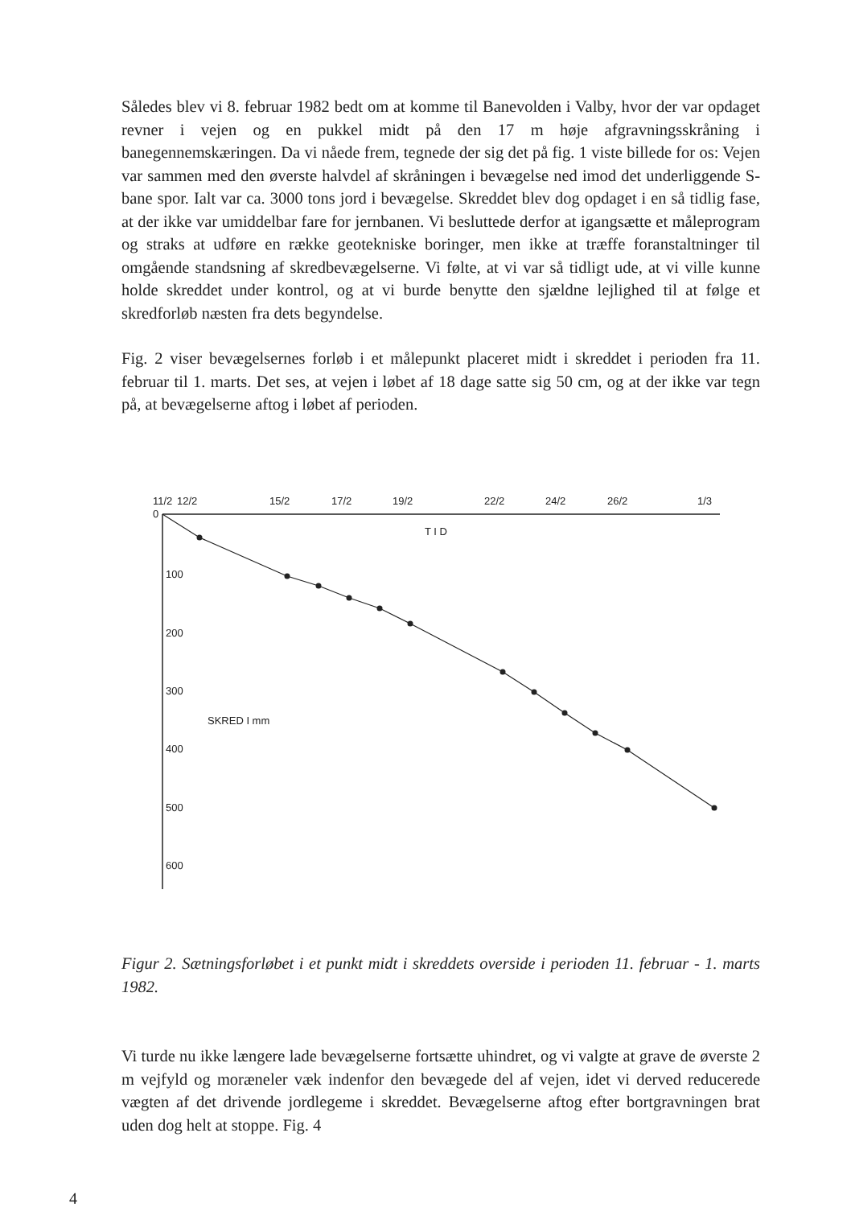Således blev vi 8. februar 1982 bedt om at komme til Banevolden i Valby, hvor der var opdaget revner i vejen og en pukkel midt på den 17 m høje afgravningsskråning i banegennemskæringen. Da vi nåede frem, tegnede der sig det på fig. 1 viste billede for os: Vejen var sammen med den øverste halvdel af skråningen i bevægelse ned imod det underliggende S-bane spor. Ialt var ca. 3000 tons jord i bevægelse. Skreddet blev dog opdaget i en så tidlig fase, at der ikke var umiddelbar fare for jernbanen. Vi besluttede derfor at igangsætte et måleprogram og straks at udføre en række geotekniske boringer, men ikke at træffe foranstaltninger til omgående standsning af skredbevægelserne. Vi følte, at vi var så tidligt ude, at vi ville kunne holde skreddet under kontrol, og at vi burde benytte den sjældne lejlighed til at følge et skredforløb næsten fra dets begyndelse.
Fig. 2 viser bevægelsernes forløb i et målepunkt placeret midt i skreddet i perioden fra 11. februar til 1. marts. Det ses, at vejen i løbet af 18 dage satte sig 50 cm, og at der ikke var tegn på, at bevægelserne aftog i løbet af perioden.
11/2
12/2
15/2
17/2
19/2
22/2
24/2
26/2
1/3
0
T I D
100
200
300
400
500
600
SKRED I mm
Figur 2. Sætningsforløbet i et punkt midt i skreddets overside i perioden 11. februar - 1. marts 1982.
Vi turde nu ikke længere lade bevægelserne fortsætte uhindret, og vi valgte at grave de øverste 2 m vejfyld og moræneler væk indenfor den bevægede del af vejen, idet vi derved reducerede vægten af det drivende jordlegeme i skreddet. Bevægelserne aftog efter bortgravningen brat uden dog helt at stoppe. Fig. 4
4